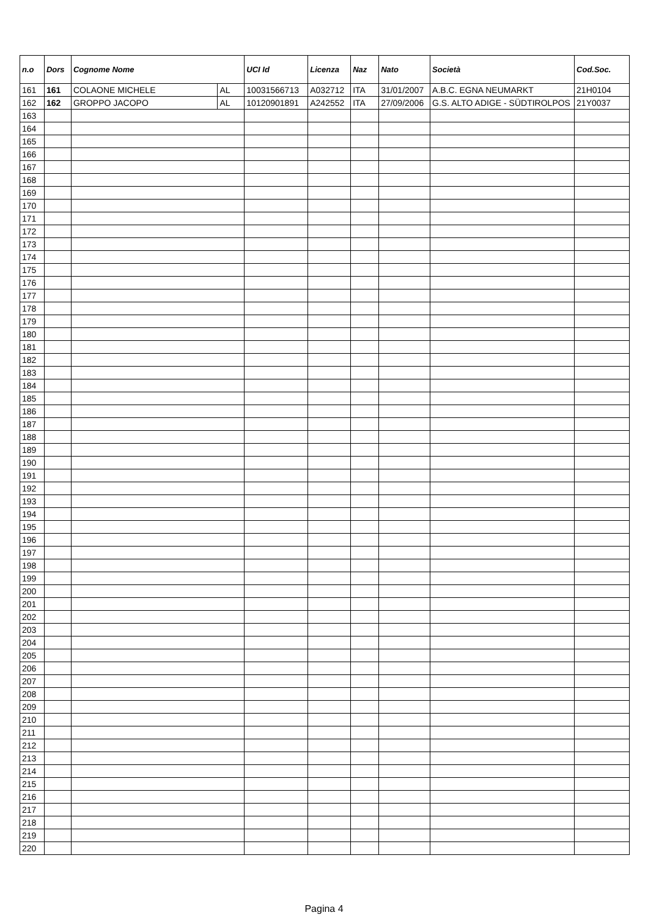| n.o | Dors | Cognome Nome | | UCI Id | Licenza | Naz | Nato | Società | Cod.Soc. |
| --- | --- | --- | --- | --- | --- | --- | --- | --- | --- |
| 161 | 161 | COLAONE MICHELE | AL | 10031566713 | A032712 | ITA | 31/01/2007 | A.B.C. EGNA NEUMARKT | 21H0104 |
| 162 | 162 | GROPPO JACOPO | AL | 10120901891 | A242552 | ITA | 27/09/2006 | G.S. ALTO ADIGE - SÜDTIROLPOS | 21Y0037 |
| 163 | | | | | | | | | |
| 164 | | | | | | | | | |
| 165 | | | | | | | | | |
| 166 | | | | | | | | | |
| 167 | | | | | | | | | |
| 168 | | | | | | | | | |
| 169 | | | | | | | | | |
| 170 | | | | | | | | | |
| 171 | | | | | | | | | |
| 172 | | | | | | | | | |
| 173 | | | | | | | | | |
| 174 | | | | | | | | | |
| 175 | | | | | | | | | |
| 176 | | | | | | | | | |
| 177 | | | | | | | | | |
| 178 | | | | | | | | | |
| 179 | | | | | | | | | |
| 180 | | | | | | | | | |
| 181 | | | | | | | | | |
| 182 | | | | | | | | | |
| 183 | | | | | | | | | |
| 184 | | | | | | | | | |
| 185 | | | | | | | | | |
| 186 | | | | | | | | | |
| 187 | | | | | | | | | |
| 188 | | | | | | | | | |
| 189 | | | | | | | | | |
| 190 | | | | | | | | | |
| 191 | | | | | | | | | |
| 192 | | | | | | | | | |
| 193 | | | | | | | | | |
| 194 | | | | | | | | | |
| 195 | | | | | | | | | |
| 196 | | | | | | | | | |
| 197 | | | | | | | | | |
| 198 | | | | | | | | | |
| 199 | | | | | | | | | |
| 200 | | | | | | | | | |
| 201 | | | | | | | | | |
| 202 | | | | | | | | | |
| 203 | | | | | | | | | |
| 204 | | | | | | | | | |
| 205 | | | | | | | | | |
| 206 | | | | | | | | | |
| 207 | | | | | | | | | |
| 208 | | | | | | | | | |
| 209 | | | | | | | | | |
| 210 | | | | | | | | | |
| 211 | | | | | | | | | |
| 212 | | | | | | | | | |
| 213 | | | | | | | | | |
| 214 | | | | | | | | | |
| 215 | | | | | | | | | |
| 216 | | | | | | | | | |
| 217 | | | | | | | | | |
| 218 | | | | | | | | | |
| 219 | | | | | | | | | |
| 220 | | | | | | | | | |
Pagina 4